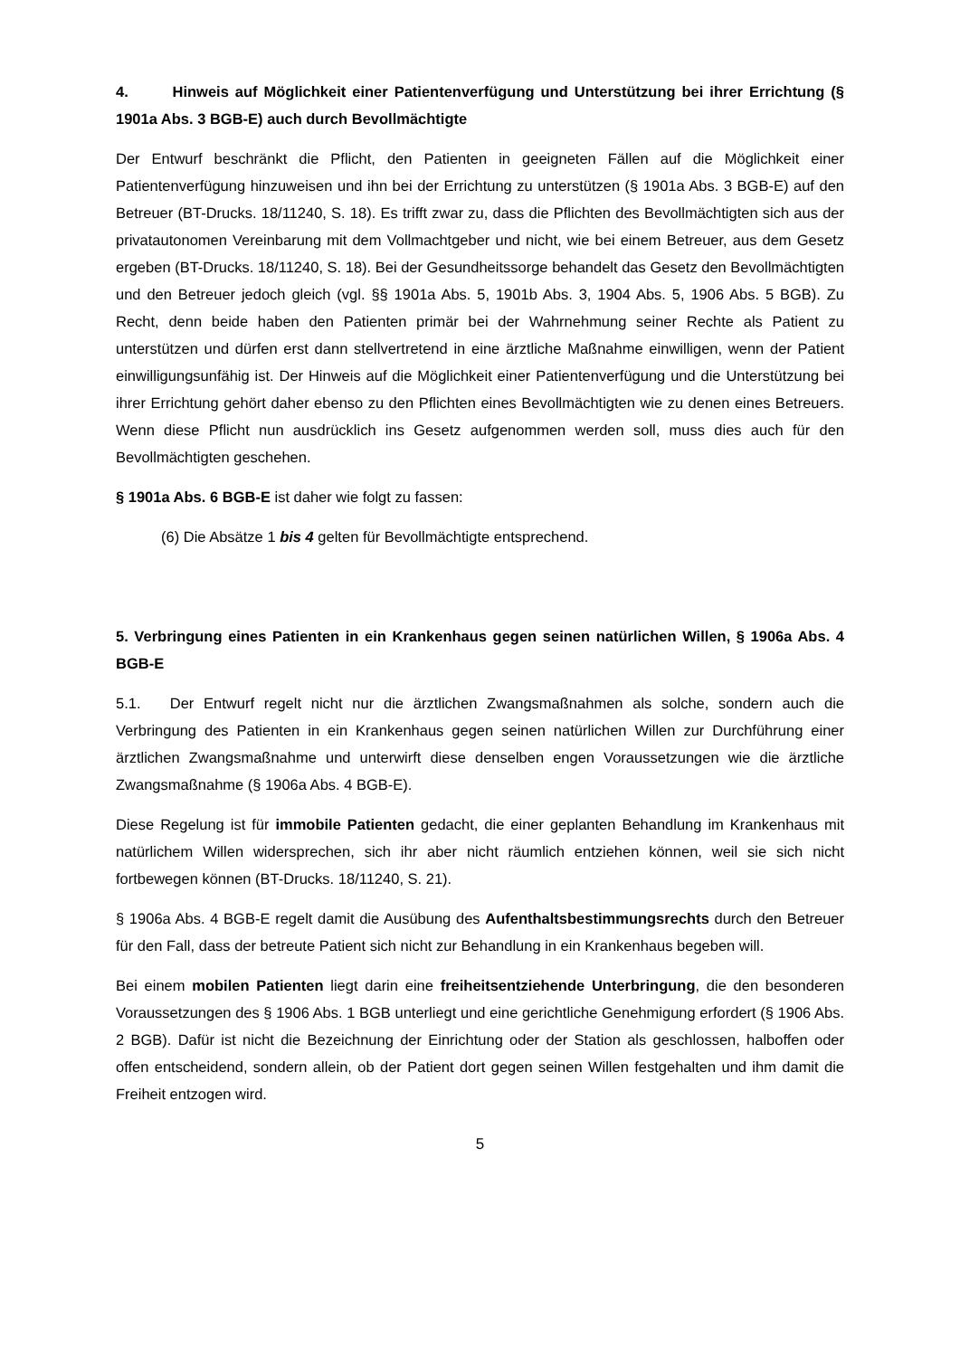4. Hinweis auf Möglichkeit einer Patientenverfügung und Unterstützung bei ihrer Errichtung (§ 1901a Abs. 3 BGB-E) auch durch Bevollmächtigte
Der Entwurf beschränkt die Pflicht, den Patienten in geeigneten Fällen auf die Möglichkeit einer Patientenverfügung hinzuweisen und ihn bei der Errichtung zu unterstützen (§ 1901a Abs. 3 BGB-E) auf den Betreuer (BT-Drucks. 18/11240, S. 18). Es trifft zwar zu, dass die Pflichten des Bevollmächtigten sich aus der privatautonomen Vereinbarung mit dem Vollmachtgeber und nicht, wie bei einem Betreuer, aus dem Gesetz ergeben (BT-Drucks. 18/11240, S. 18). Bei der Gesundheitssorge behandelt das Gesetz den Bevollmächtigten und den Betreuer jedoch gleich (vgl. §§ 1901a Abs. 5, 1901b Abs. 3, 1904 Abs. 5, 1906 Abs. 5 BGB). Zu Recht, denn beide haben den Patienten primär bei der Wahrnehmung seiner Rechte als Patient zu unterstützen und dürfen erst dann stellvertretend in eine ärztliche Maßnahme einwilligen, wenn der Patient einwilligungsunfähig ist. Der Hinweis auf die Möglichkeit einer Patientenverfügung und die Unterstützung bei ihrer Errichtung gehört daher ebenso zu den Pflichten eines Bevollmächtigten wie zu denen eines Betreuers. Wenn diese Pflicht nun ausdrücklich ins Gesetz aufgenommen werden soll, muss dies auch für den Bevollmächtigten geschehen.
§ 1901a Abs. 6 BGB-E ist daher wie folgt zu fassen:
(6) Die Absätze 1 bis 4 gelten für Bevollmächtigte entsprechend.
5. Verbringung eines Patienten in ein Krankenhaus gegen seinen natürlichen Willen, § 1906a Abs. 4 BGB-E
5.1. Der Entwurf regelt nicht nur die ärztlichen Zwangsmaßnahmen als solche, sondern auch die Verbringung des Patienten in ein Krankenhaus gegen seinen natürlichen Willen zur Durchführung einer ärztlichen Zwangsmaßnahme und unterwirft diese denselben engen Voraussetzungen wie die ärztliche Zwangsmaßnahme (§ 1906a Abs. 4 BGB-E).
Diese Regelung ist für immobile Patienten gedacht, die einer geplanten Behandlung im Krankenhaus mit natürlichem Willen widersprechen, sich ihr aber nicht räumlich entziehen können, weil sie sich nicht fortbewegen können (BT-Drucks. 18/11240, S. 21).
§ 1906a Abs. 4 BGB-E regelt damit die Ausübung des Aufenthaltsbestimmungsrechts durch den Betreuer für den Fall, dass der betreute Patient sich nicht zur Behandlung in ein Krankenhaus begeben will.
Bei einem mobilen Patienten liegt darin eine freiheitsentziehende Unterbringung, die den besonderen Voraussetzungen des § 1906 Abs. 1 BGB unterliegt und eine gerichtliche Genehmigung erfordert (§ 1906 Abs. 2 BGB). Dafür ist nicht die Bezeichnung der Einrichtung oder der Station als geschlossen, halboffen oder offen entscheidend, sondern allein, ob der Patient dort gegen seinen Willen festgehalten und ihm damit die Freiheit entzogen wird.
5